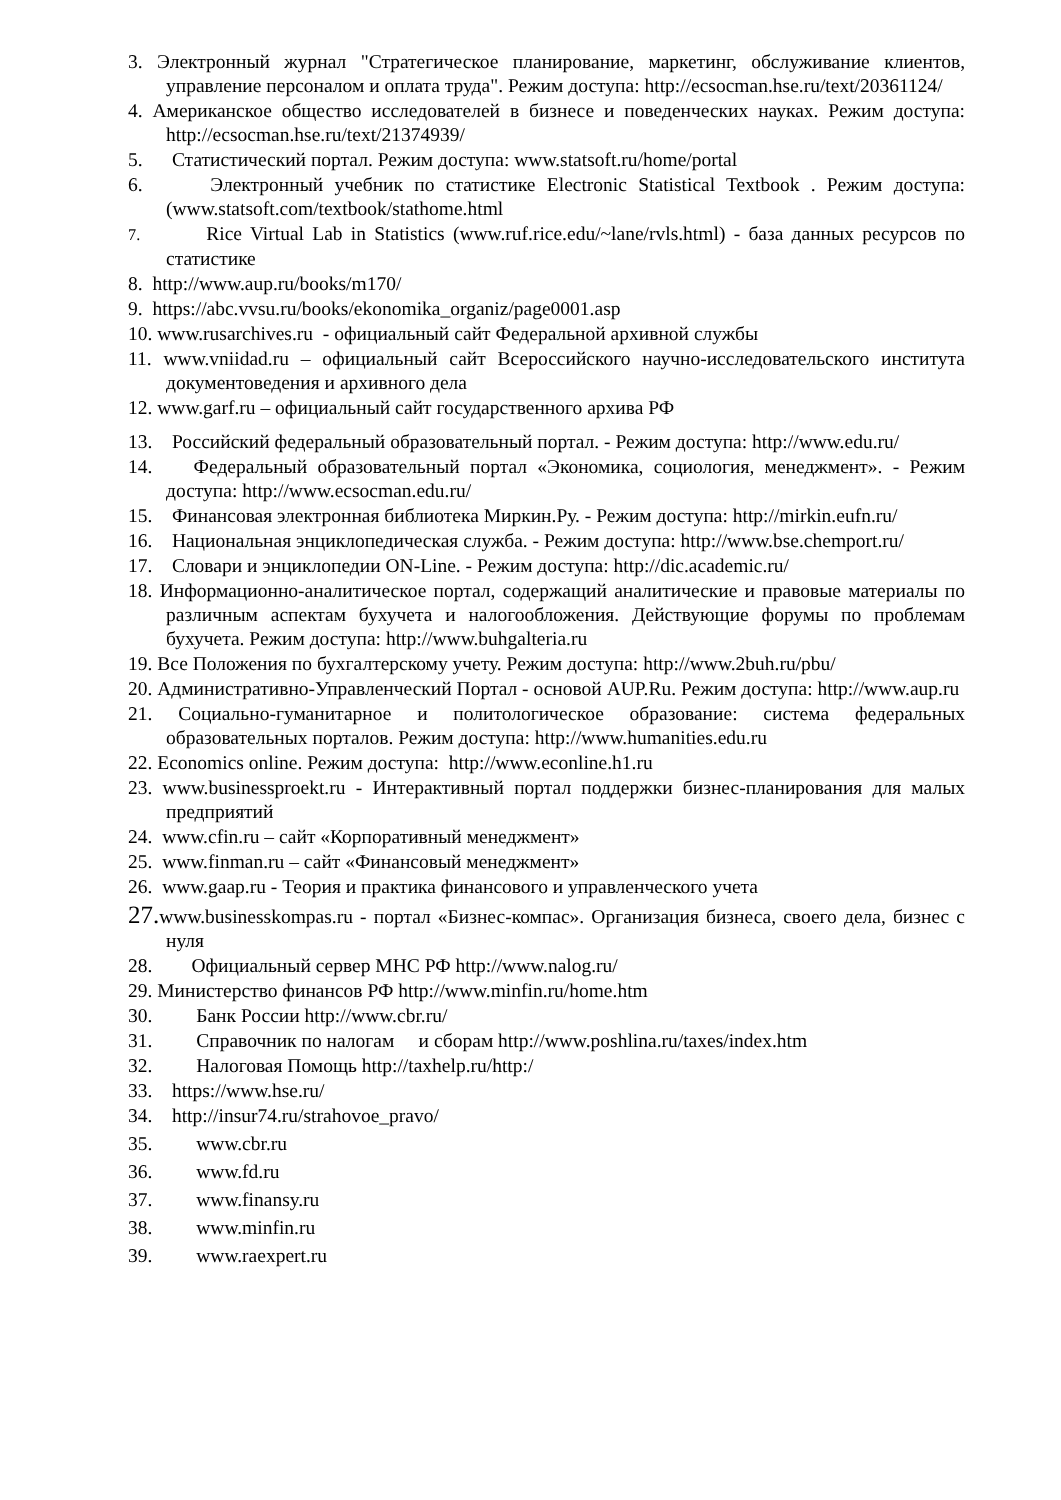3. Электронный журнал "Стратегическое планирование, маркетинг, обслуживание клиентов, управление персоналом и оплата труда". Режим доступа: http://ecsocman.hse.ru/text/20361124/
4. Американское общество исследователей в бизнесе и поведенческих науках. Режим доступа: http://ecsocman.hse.ru/text/21374939/
5. Статистический портал. Режим доступа: www.statsoft.ru/home/portal
6. Электронный учебник по статистике Electronic Statistical Textbook . Режим доступа: (www.statsoft.com/textbook/stathome.html
7. Rice Virtual Lab in Statistics (www.ruf.rice.edu/~lane/rvls.html) - база данных ресурсов по статистике
8. http://www.aup.ru/books/m170/
9. https://abc.vvsu.ru/books/ekonomika_organiz/page0001.asp
10. www.rusarchives.ru - официальный сайт Федеральной архивной службы
11. www.vniidad.ru – официальный сайт Всероссийского научно-исследовательского института документоведения и архивного дела
12. www.garf.ru – официальный сайт государственного архива РФ
13. Российский федеральный образовательный портал. - Режим доступа: http://www.edu.ru/
14. Федеральный образовательный портал «Экономика, социология, менеджмент». - Режим доступа: http://www.ecsocman.edu.ru/
15. Финансовая электронная библиотека Миркин.Ру. - Режим доступа: http://mirkin.eufn.ru/
16. Национальная энциклопедическая служба. - Режим доступа: http://www.bse.chemport.ru/
17. Словари и энциклопедии ON-Line. - Режим доступа: http://dic.academic.ru/
18. Информационно-аналитическое портал, содержащий аналитические и правовые материалы по различным аспектам бухучета и налогообложения. Действующие форумы по проблемам бухучета. Режим доступа: http://www.buhgalteria.ru
19. Все Положения по бухгалтерскому учету. Режим доступа: http://www.2buh.ru/pbu/
20. Административно-Управленческий Портал - основой AUP.Ru. Режим доступа: http://www.aup.ru
21. Социально-гуманитарное и политологическое образование: система федеральных образовательных порталов. Режим доступа: http://www.humanities.edu.ru
22. Economics online. Режим доступа: http://www.econline.h1.ru
23. www.businessproekt.ru - Интерактивный портал поддержки бизнес-планирования для малых предприятий
24. www.cfin.ru – сайт «Корпоративный менеджмент»
25. www.finman.ru – сайт «Финансовый менеджмент»
26. www.gaap.ru - Теория и практика финансового и управленческого учета
27. www.businesskompas.ru - портал «Бизнес-компас». Организация бизнеса, своего дела, бизнес с нуля
28. Официальный сервер МНС РФ http://www.nalog.ru/
29. Министерство финансов РФ http://www.minfin.ru/home.htm
30. Банк России http://www.cbr.ru/
31. Справочник по налогам и сборам http://www.poshlina.ru/taxes/index.htm
32. Налоговая Помощь http://taxhelp.ru/http:/
33. https://www.hse.ru/
34. http://insur74.ru/strahovoe_pravo/
35. www.cbr.ru
36. www.fd.ru
37. www.finansy.ru
38. www.minfin.ru
39. www.raexpert.ru